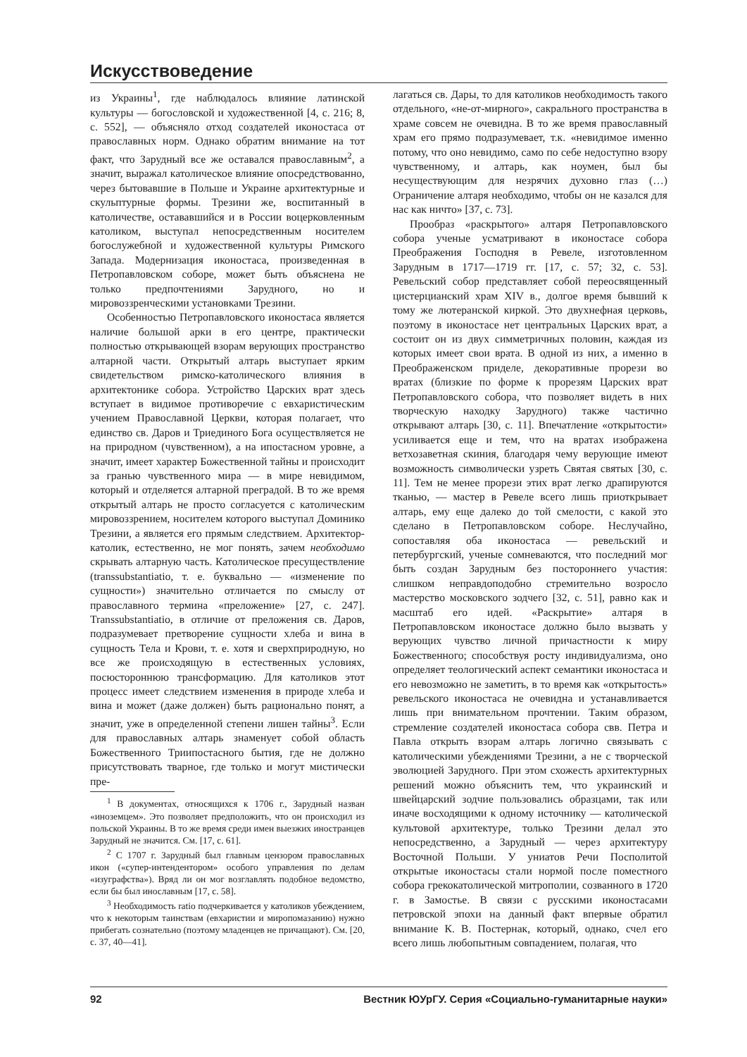Искусствоведение
из Украины<sup>1</sup>, где наблюдалось влияние латинской культуры — богословской и художественной [4, с. 216; 8, с. 552], — объясняло отход создателей иконостаса от православных норм. Однако обратим внимание на тот факт, что Зарудный все же оставался православным<sup>2</sup>, а значит, выражал католическое влияние опосредствованно, через бытовавшие в Польше и Украине архитектурные и скульптурные формы. Трезини же, воспитанный в католичестве, остававшийся и в России воцерковленным католиком, выступал непосредственным носителем богослужебной и художественной культуры Римского Запада. Модернизация иконостаса, произведенная в Петропавловском соборе, может быть объяснена не только предпочтениями Зарудного, но и мировоззренческими установками Трезини.
Особенностью Петропавловского иконостаса является наличие большой арки в его центре, практически полностью открывающей взорам верующих пространство алтарной части. Открытый алтарь выступает ярким свидетельством римско-католического влияния в архитектонике собора. Устройство Царских врат здесь вступает в видимое противоречие с евхаристическим учением Православной Церкви, которая полагает, что единство св. Даров и Триединого Бога осуществляется не на природном (чувственном), а на ипостасном уровне, а значит, имеет характер Божественной тайны и происходит за гранью чувственного мира — в мире невидимом, который и отделяется алтарной преградой. В то же время открытый алтарь не просто согласуется с католическим мировоззрением, носителем которого выступал Доминико Трезини, а является его прямым следствием. Архитектор-католик, естественно, не мог понять, зачем необходимо скрывать алтарную часть. Католическое пресуществление (transsubstantiatio, т. е. буквально — «изменение по сущности») значительно отличается по смыслу от православного термина «преложение» [27, с. 247]. Transsubstantiatio, в отличие от преложения св. Даров, подразумевает претворение сущности хлеба и вина в сущность Тела и Крови, т. е. хотя и сверхприродную, но все же происходящую в естественных условиях, посюстороннюю трансформацию. Для католиков этот процесс имеет следствием изменения в природе хлеба и вина и может (даже должен) быть рационально понят, а значит, уже в определенной степени лишен тайны<sup>3</sup>. Если для православных алтарь знаменует собой область Божественного Триипостасного бытия, где не должно присутствовать тварное, где только и могут мистически пре-
<sup>1</sup> В документах, относящихся к 1706 г., Зарудный назван «иноземцем». Это позволяет предположить, что он происходил из польской Украины. В то же время среди имен выезжих иностранцев Зарудный не значится. См. [17, с. 61].
<sup>2</sup> С 1707 г. Зарудный был главным цензором православных икон («супер-интендентором» особого управления по делам «изуграфства»). Вряд ли он мог возглавлять подобное ведомство, если бы был инославным [17, с. 58].
<sup>3</sup> Необходимость ratio подчеркивается у католиков убеждением, что к некоторым таинствам (евхаристии и миропомазанию) нужно прибегать сознательно (поэтому младенцев не причащают). См. [20, с. 37, 40—41].
лагаться св. Дары, то для католиков необходимость такого отдельного, «не-от-мирного», сакрального пространства в храме совсем не очевидна. В то же время православный храм его прямо подразумевает, т.к. «невидимое именно потому, что оно невидимо, само по себе недоступно взору чувственному, и алтарь, как ноумен, был бы несуществующим для незрячих духовно глаз (…) Ограничение алтаря необходимо, чтобы он не казался для нас как ничто» [37, с. 73].
Прообраз «раскрытого» алтаря Петропавловского собора ученые усматривают в иконостасе собора Преображения Господня в Ревеле, изготовленном Зарудным в 1717—1719 гг. [17, с. 57; 32, с. 53]. Ревельский собор представляет собой переосвященный цистерцианский храм XIV в., долгое время бывший к тому же лютеранской киркой. Это двухнефная церковь, поэтому в иконостасе нет центральных Царских врат, а состоит он из двух симметричных половин, каждая из которых имеет свои врата. В одной из них, а именно в Преображенском приделе, декоративные прорези во вратах (близкие по форме к прорезям Царских врат Петропавловского собора, что позволяет видеть в них творческую находку Зарудного) также частично открывают алтарь [30, с. 11]. Впечатление «открытости» усиливается еще и тем, что на вратах изображена ветхозаветная скиния, благодаря чему верующие имеют возможность символически узреть Святая святых [30, с. 11]. Тем не менее прорези этих врат легко драпируются тканью, — мастер в Ревеле всего лишь приоткрывает алтарь, ему еще далеко до той смелости, с какой это сделано в Петропавловском соборе. Неслучайно, сопоставляя оба иконостаса — ревельский и петербургский, ученые сомневаются, что последний мог быть создан Зарудным без постороннего участия: слишком неправдоподобно стремительно возросло мастерство московского зодчего [32, с. 51], равно как и масштаб его идей. «Раскрытие» алтаря в Петропавловском иконостасе должно было вызвать у верующих чувство личной причастности к миру Божественного; способствуя росту индивидуализма, оно определяет теологический аспект семантики иконостаса и его невозможно не заметить, в то время как «открытость» ревельского иконостаса не очевидна и устанавливается лишь при внимательном прочтении. Таким образом, стремление создателей иконостаса собора свв. Петра и Павла открыть взорам алтарь логично связывать с католическими убеждениями Трезини, а не с творческой эволюцией Зарудного. При этом схожесть архитектурных решений можно объяснить тем, что украинский и швейцарский зодчие пользовались образцами, так или иначе восходящими к одному источнику — католической культовой архитектуре, только Трезини делал это непосредственно, а Зарудный — через архитектуру Восточной Польши. У униатов Речи Посполитой открытые иконостасы стали нормой после поместного собора грекокатолической митрополии, созванного в 1720 г. в Замостье. В связи с русскими иконостасами петровской эпохи на данный факт впервые обратил внимание К. В. Постернак, который, однако, счел его всего лишь любопытным совпадением, полагая, что
92 Вестник ЮУрГУ. Серия «Социально-гуманитарные науки»